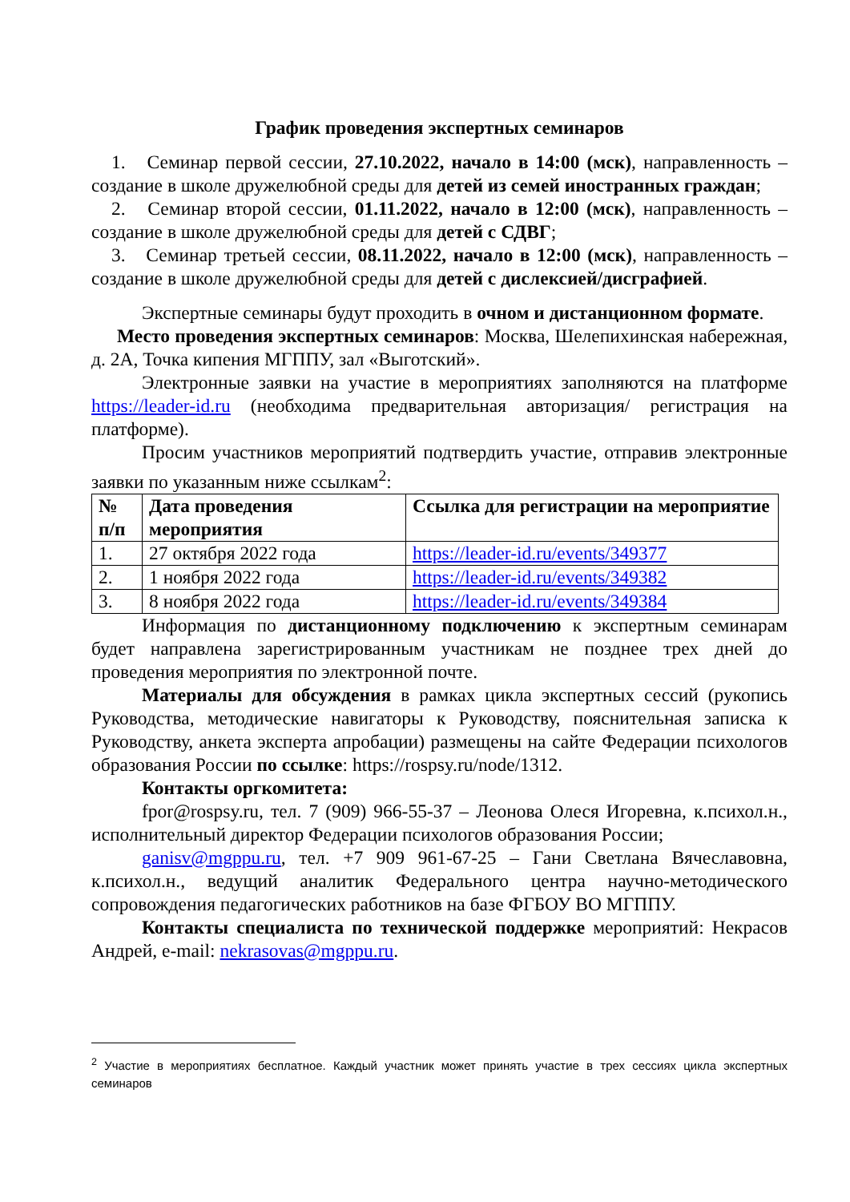График проведения экспертных семинаров
1. Семинар первой сессии, 27.10.2022, начало в 14:00 (мск), направленность – создание в школе дружелюбной среды для детей из семей иностранных граждан;
2. Семинар второй сессии, 01.11.2022, начало в 12:00 (мск), направленность – создание в школе дружелюбной среды для детей с СДВГ;
3. Семинар третьей сессии, 08.11.2022, начало в 12:00 (мск), направленность – создание в школе дружелюбной среды для детей с дислексией/дисграфией.
Экспертные семинары будут проходить в очном и дистанционном формате.
Место проведения экспертных семинаров: Москва, Шелепихинская набережная, д. 2А, Точка кипения МГППУ, зал «Выготский».
Электронные заявки на участие в мероприятиях заполняются на платформе https://leader-id.ru (необходима предварительная авторизация/ регистрация на платформе).
Просим участников мероприятий подтвердить участие, отправив электронные заявки по указанным ниже ссылкам<sup>2</sup>:
| № п/п | Дата проведения мероприятия | Ссылка для регистрации на мероприятие |
| 1. | 27 октября 2022 года | https://leader-id.ru/events/349377 |
| 2. | 1 ноября 2022 года | https://leader-id.ru/events/349382 |
| 3. | 8 ноября 2022 года | https://leader-id.ru/events/349384 |
Информация по дистанционному подключению к экспертным семинарам будет направлена зарегистрированным участникам не позднее трех дней до проведения мероприятия по электронной почте.
Материалы для обсуждения в рамках цикла экспертных сессий (рукопись Руководства, методические навигаторы к Руководству, пояснительная записка к Руководству, анкета эксперта апробации) размещены на сайте Федерации психологов образования России по ссылке: https://rospsy.ru/node/1312.
Контакты оргкомитета:
fpor@rospsy.ru, тел. 7 (909) 966-55-37 – Леонова Олеся Игоревна, к.психол.н., исполнительный директор Федерации психологов образования России;
ganisv@mgppu.ru, тел. +7 909 961-67-25 – Гани Светлана Вячеславовна, к.психол.н., ведущий аналитик Федерального центра научно-методического сопровождения педагогических работников на базе ФГБОУ ВО МГППУ.
Контакты специалиста по технической поддержке мероприятий: Некрасов Андрей, e-mail: nekrasovas@mgppu.ru.
<sup>2</sup> Участие в мероприятиях бесплатное. Каждый участник может принять участие в трех сессиях цикла экспертных семинаров